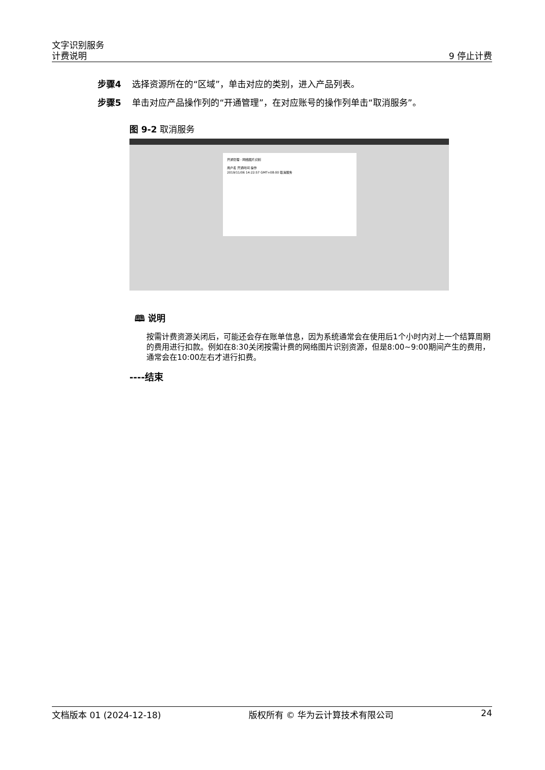文字识别服务
计费说明 9 停止计费
步骤4 选择资源所在的“区域”，单击对应的类别，进入产品列表。
步骤5 单击对应产品操作列的“开通管理”，在对应账号的操作列单击“取消服务”。
图 9-2 取消服务
开通管理 - 网络图片识别
用户名 开通时间 操作
2019/11/06 14:22:57 GMT+08:00 取消服务
🕮 说明
按需计费资源关闭后，可能还会存在账单信息，因为系统通常会在使用后1个小时内对上一个结算周期的费用进行扣款。例如在8:30关闭按需计费的网络图片识别资源，但是8:00~9:00期间产生的费用，通常会在10:00左右才进行扣费。
----结束
文档版本 01 (2024-12-18) 版权所有 © 华为云计算技术有限公司 24